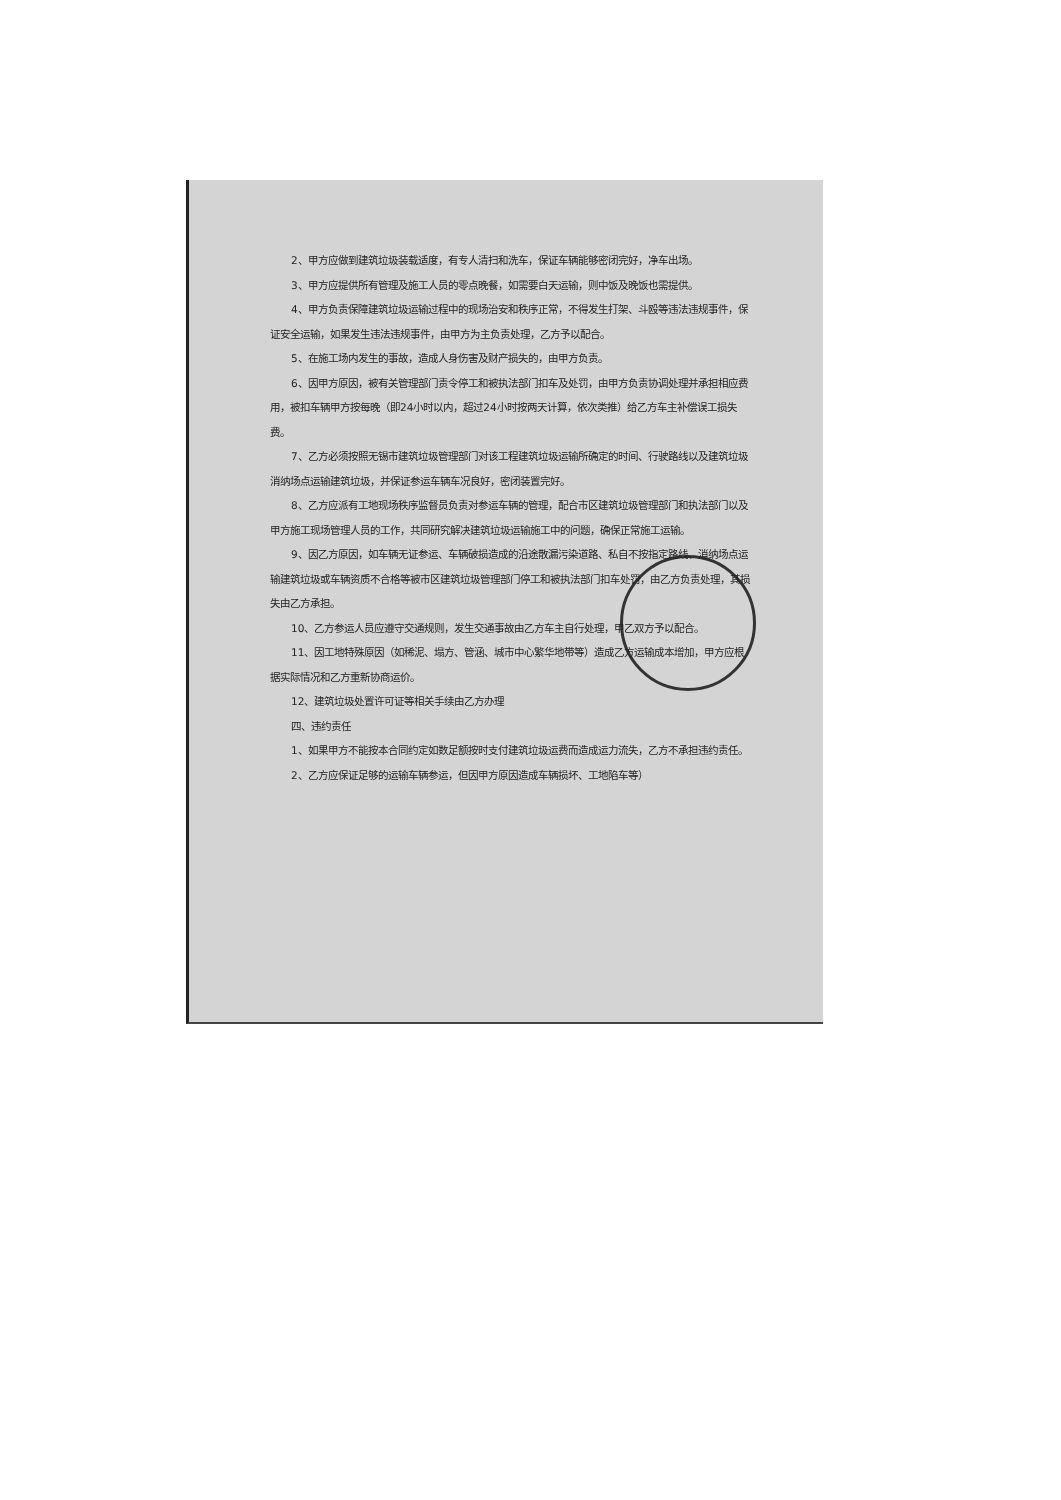2、甲方应做到建筑垃圾装载适度，有专人清扫和洗车，保证车辆能够密闭完好，净车出场。
3、甲方应提供所有管理及施工人员的零点晚餐，如需要白天运输，则中饭及晚饭也需提供。
4、甲方负责保障建筑垃圾运输过程中的现场治安和秩序正常，不得发生打架、斗殴等违法违规事件，保证安全运输，如果发生违法违规事件，由甲方为主负责处理，乙方予以配合。
5、在施工场内发生的事故，造成人身伤害及财产损失的，由甲方负责。
6、因甲方原因，被有关管理部门责令停工和被执法部门扣车及处罚，由甲方负责协调处理并承担相应费用，被扣车辆甲方按每晚（即24小时以内，超过24小时按两天计算，依次类推）给乙方车主补偿误工损失费。
7、乙方必须按照无锡市建筑垃圾管理部门对该工程建筑垃圾运输所确定的时间、行驶路线以及建筑垃圾消纳场点运输建筑垃圾，并保证参运车辆车况良好，密闭装置完好。
8、乙方应派有工地现场秩序监督员负责对参运车辆的管理，配合市区建筑垃圾管理部门和执法部门以及甲方施工现场管理人员的工作，共同研究解决建筑垃圾运输施工中的问题，确保正常施工运输。
9、因乙方原因，如车辆无证参运、车辆破损造成的沿途散漏污染道路、私自不按指定路线、消纳场点运输建筑垃圾或车辆资质不合格等被市区建筑垃圾管理部门停工和被执法部门扣车处罚，由乙方负责处理，其损失由乙方承担。
10、乙方参运人员应遵守交通规则，发生交通事故由乙方车主自行处理，甲乙双方予以配合。
11、因工地特殊原因（如稀泥、塌方、管涵、城市中心繁华地带等）造成乙方运输成本增加，甲方应根据实际情况和乙方重新协商运价。
12、建筑垃圾处置许可证等相关手续由乙方办理
四、违约责任
1、如果甲方不能按本合同约定如数足额按时支付建筑垃圾运费而造成运力流失，乙方不承担违约责任。
2、乙方应保证足够的运输车辆参运，但因甲方原因造成车辆损坏、工地陷车等）